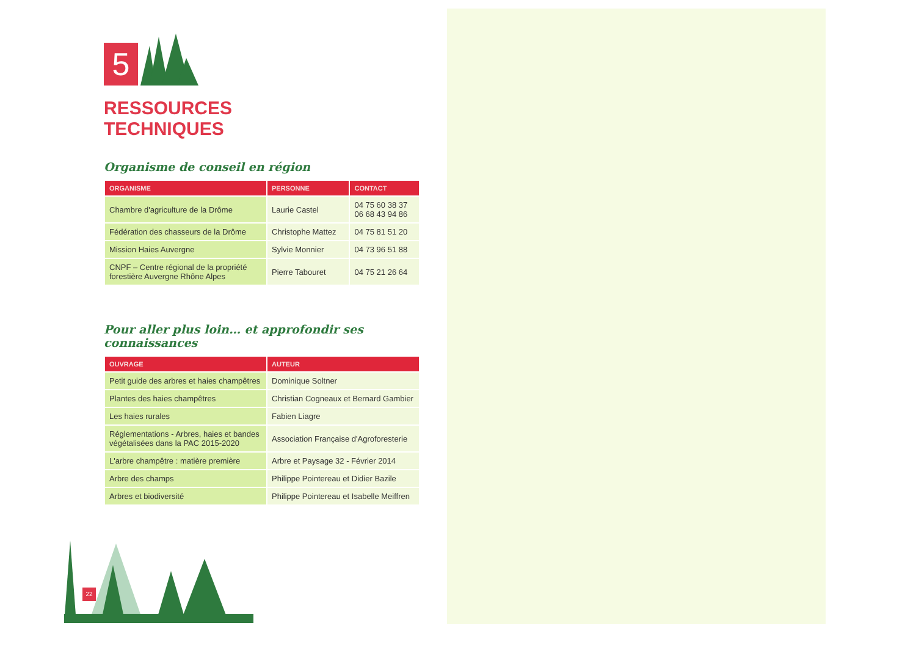5
RESSOURCES
TECHNIQUES
Organisme de conseil en région
| ORGANISME | PERSONNE | CONTACT |
| --- | --- | --- |
| Chambre d'agriculture de la Drôme | Laurie Castel | 04 75 60 38 37 06 68 43 94 86 |
| Fédération des chasseurs de la Drôme | Christophe Mattez | 04 75 81 51 20 |
| Mission Haies Auvergne | Sylvie Monnier | 04 73 96 51 88 |
| CNPF – Centre régional de la propriété forestière Auvergne Rhône Alpes | Pierre Tabouret | 04 75 21 26 64 |
Pour aller plus loin… et approfondir ses connaissances
| OUVRAGE | AUTEUR |
| --- | --- |
| Petit guide des arbres et haies champêtres | Dominique Soltner |
| Plantes des haies champêtres | Christian Cogneaux et Bernard Gambier |
| Les haies rurales | Fabien Liagre |
| Réglementations - Arbres, haies et bandes végétalisées dans la PAC 2015-2020 | Association Française d'Agroforesterie |
| L'arbre champêtre : matière première | Arbre et Paysage 32 - Février 2014 |
| Arbre des champs | Philippe Pointereau et Didier Bazile |
| Arbres et biodiversité | Philippe Pointereau et Isabelle Meiffren |
22